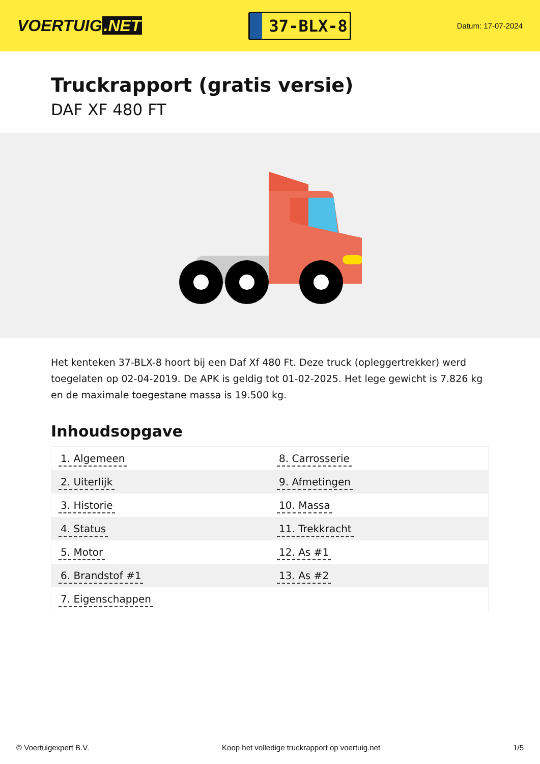VOERTUIG.NET
37-BLX-8
Datum: 17-07-2024
Truckrapport (gratis versie)
DAF XF 480 FT
Het kenteken 37-BLX-8 hoort bij een Daf Xf 480 Ft. Deze truck (opleggertrekker) werd toegelaten op 02-04-2019. De APK is geldig tot 01-02-2025. Het lege gewicht is 7.826 kg en de maximale toegestane massa is 19.500 kg.
Inhoudsopgave
| 1. Algemeen | 8. Carrosserie |
| 2. Uiterlijk | 9. Afmetingen |
| 3. Historie | 10. Massa |
| 4. Status | 11. Trekkracht |
| 5. Motor | 12. As #1 |
| 6. Brandstof #1 | 13. As #2 |
| 7. Eigenschappen | |
© Voertuigexpert B.V. Koop het volledige truckrapport op voertuig.net
1/5